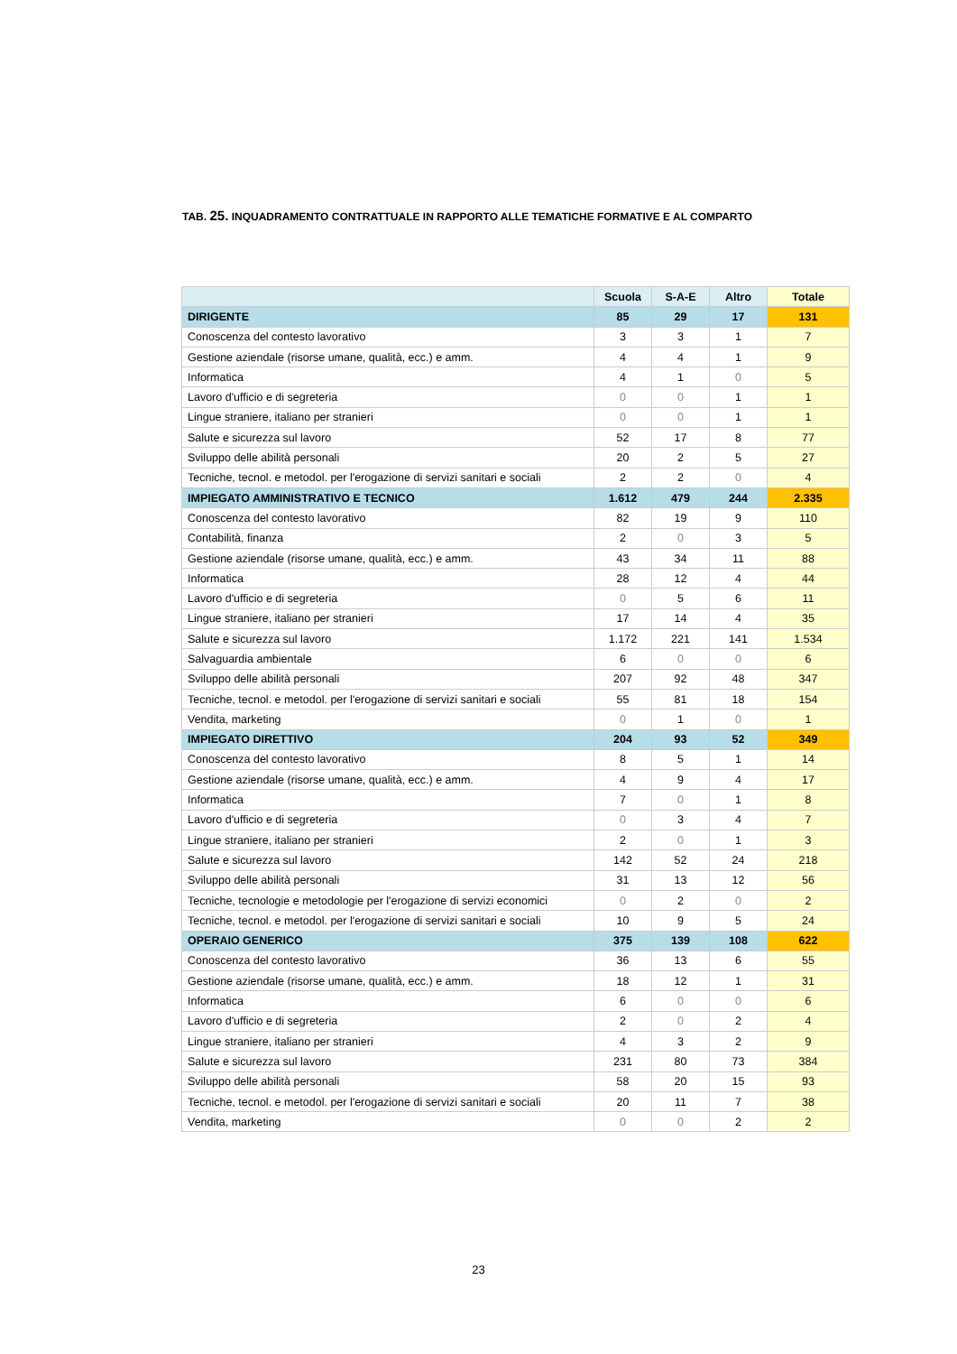TAB. 25. INQUADRAMENTO CONTRATTUALE IN RAPPORTO ALLE TEMATICHE FORMATIVE E AL COMPARTO
| | Scuola | S-A-E | Altro | Totale |
| --- | --- | --- | --- | --- |
| DIRIGENTE | 85 | 29 | 17 | 131 |
| Conoscenza del contesto lavorativo | 3 | 3 | 1 | 7 |
| Gestione aziendale (risorse umane, qualità, ecc.) e amm. | 4 | 4 | 1 | 9 |
| Informatica | 4 | 1 | 0 | 5 |
| Lavoro d'ufficio e di segreteria | 0 | 0 | 1 | 1 |
| Lingue straniere, italiano per stranieri | 0 | 0 | 1 | 1 |
| Salute e sicurezza sul lavoro | 52 | 17 | 8 | 77 |
| Sviluppo delle abilità personali | 20 | 2 | 5 | 27 |
| Tecniche, tecnol. e metodol. per l'erogazione di servizi sanitari e sociali | 2 | 2 | 0 | 4 |
| IMPIEGATO AMMINISTRATIVO E TECNICO | 1.612 | 479 | 244 | 2.335 |
| Conoscenza del contesto lavorativo | 82 | 19 | 9 | 110 |
| Contabilità, finanza | 2 | 0 | 3 | 5 |
| Gestione aziendale (risorse umane, qualità, ecc.) e amm. | 43 | 34 | 11 | 88 |
| Informatica | 28 | 12 | 4 | 44 |
| Lavoro d'ufficio e di segreteria | 0 | 5 | 6 | 11 |
| Lingue straniere, italiano per stranieri | 17 | 14 | 4 | 35 |
| Salute e sicurezza sul lavoro | 1.172 | 221 | 141 | 1.534 |
| Salvaguardia ambientale | 6 | 0 | 0 | 6 |
| Sviluppo delle abilità personali | 207 | 92 | 48 | 347 |
| Tecniche, tecnol. e metodol. per l'erogazione di servizi sanitari e sociali | 55 | 81 | 18 | 154 |
| Vendita, marketing | 0 | 1 | 0 | 1 |
| IMPIEGATO DIRETTIVO | 204 | 93 | 52 | 349 |
| Conoscenza del contesto lavorativo | 8 | 5 | 1 | 14 |
| Gestione aziendale (risorse umane, qualità, ecc.) e amm. | 4 | 9 | 4 | 17 |
| Informatica | 7 | 0 | 1 | 8 |
| Lavoro d'ufficio e di segreteria | 0 | 3 | 4 | 7 |
| Lingue straniere, italiano per stranieri | 2 | 0 | 1 | 3 |
| Salute e sicurezza sul lavoro | 142 | 52 | 24 | 218 |
| Sviluppo delle abilità personali | 31 | 13 | 12 | 56 |
| Tecniche, tecnologie e metodologie per l'erogazione di servizi economici | 0 | 2 | 0 | 2 |
| Tecniche, tecnol. e metodol. per l'erogazione di servizi sanitari e sociali | 10 | 9 | 5 | 24 |
| OPERAIO GENERICO | 375 | 139 | 108 | 622 |
| Conoscenza del contesto lavorativo | 36 | 13 | 6 | 55 |
| Gestione aziendale (risorse umane, qualità, ecc.) e amm. | 18 | 12 | 1 | 31 |
| Informatica | 6 | 0 | 0 | 6 |
| Lavoro d'ufficio e di segreteria | 2 | 0 | 2 | 4 |
| Lingue straniere, italiano per stranieri | 4 | 3 | 2 | 9 |
| Salute e sicurezza sul lavoro | 231 | 80 | 73 | 384 |
| Sviluppo delle abilità personali | 58 | 20 | 15 | 93 |
| Tecniche, tecnol. e metodol. per l'erogazione di servizi sanitari e sociali | 20 | 11 | 7 | 38 |
| Vendita, marketing | 0 | 0 | 2 | 2 |
23